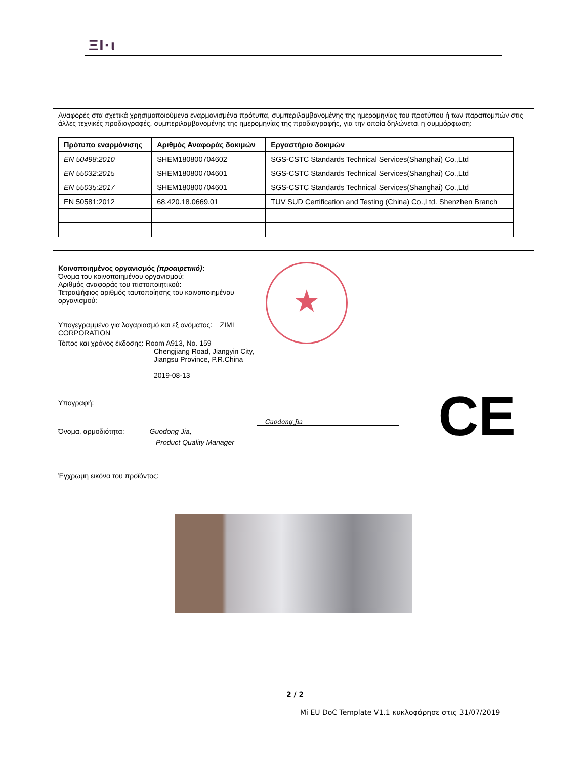ΞΙ·ι
Αναφορές στα σχετικά χρησιμοποιούμενα εναρμονισμένα πρότυπα, συμπεριλαμβανομένης της ημερομηνίας του προτύπου ή των παραπομπών στις άλλες τεχνικές προδιαγραφές, συμπεριλαμβανομένης της ημερομηνίας της προδιαγραφής, για την οποία δηλώνεται η συμμόρφωση:
| Πρότυπο εναρμόνισης | Αριθμός Αναφοράς δοκιμών | Εργαστήριο δοκιμών |
| --- | --- | --- |
| EN 50498:2010 | SHEM180800704602 | SGS-CSTC Standards Technical Services(Shanghai) Co.,Ltd |
| EN 55032:2015 | SHEM180800704601 | SGS-CSTC Standards Technical Services(Shanghai) Co.,Ltd |
| EN 55035:2017 | SHEM180800704601 | SGS-CSTC Standards Technical Services(Shanghai) Co.,Ltd |
| EN 50581:2012 | 68.420.18.0669.01 | TUV SUD Certification and Testing (China) Co.,Ltd. Shenzhen Branch |
Κοινοποιημένος οργανισμός (προαιρετικό):
Όνομα του κοινοποιημένου οργανισμού:
Αριθμός αναφοράς του πιστοποιητικού:
Τετραψήφιος αριθμός ταυτοποίησης του κοινοποιημένου οργανισμού:
Υπογεγραμμένο για λογαριασμό και εξ ονόματος: ZIMI CORPORATION
Τόπος και χρόνος έκδοσης: Room A913, No. 159
Chengjiang Road, Jiangyin City, Jiangsu Province, P.R.China
2019-08-13
Υπογραφή:
Όνομα, αρμοδιότητα: Guodong Jia,
Product Quality Manager
Έγχρωμη εικόνα του προϊόντος:
★
CE Guodong Jia
2 / 2
Mi EU DoC Template V1.1 κυκλοφόρησε στις 31/07/2019